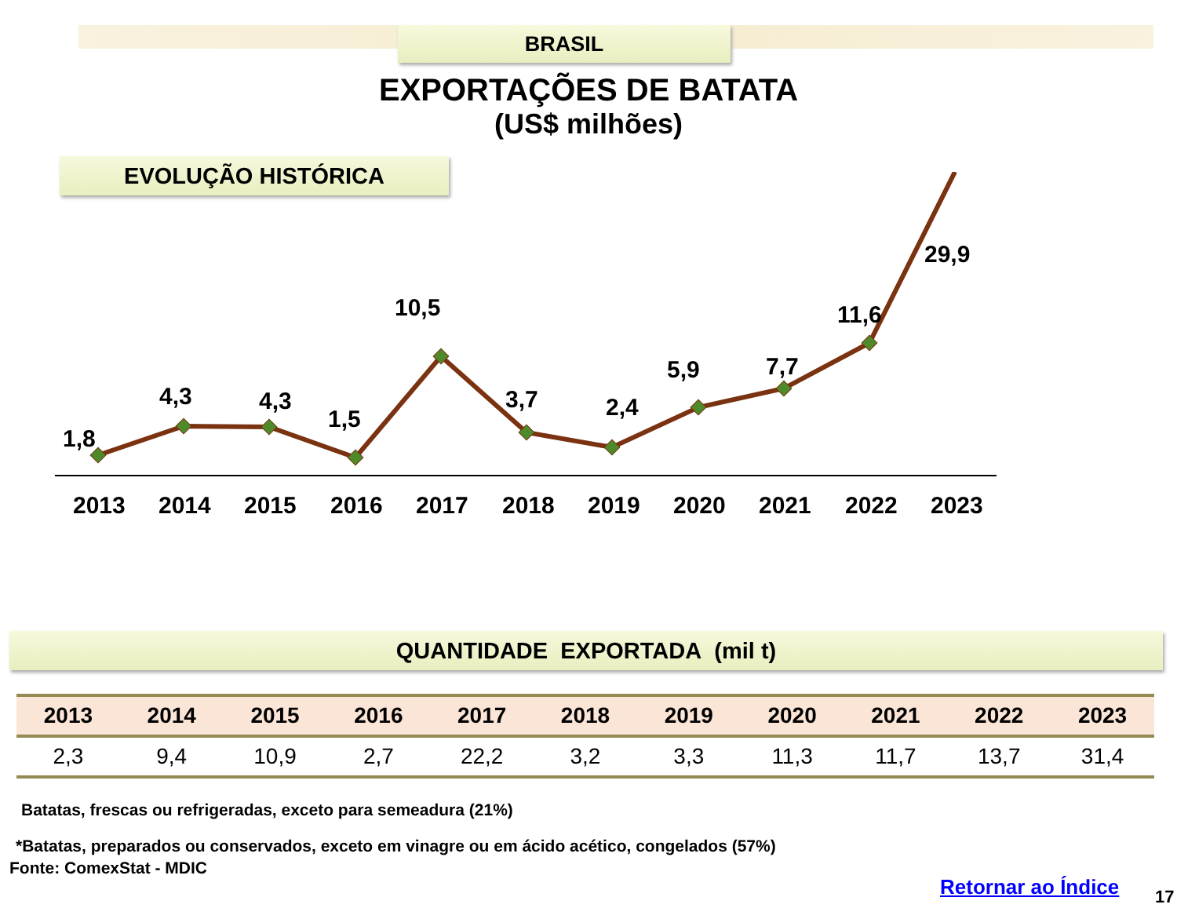BRASIL
EXPORTAÇÕES DE BATATA
(US$ milhões)
EVOLUÇÃO HISTÓRICA
1,8
4,3
4,3
1,5
10,5
3,7
2,4
5,9
7,7
11,6
2013
2014
2015
2016
2017
2018
2019
2020
2021
2022
2023
29,9
QUANTIDADE EXPORTADA (mil t)
| 2013 | 2014 | 2015 | 2016 | 2017 | 2018 | 2019 | 2020 | 2021 | 2022 | 2023 |
| --- | --- | --- | --- | --- | --- | --- | --- | --- | --- | --- |
| 2,3 | 9,4 | 10,9 | 2,7 | 22,2 | 3,2 | 3,3 | 11,3 | 11,7 | 13,7 | 31,4 |
Batatas, frescas ou refrigeradas, exceto para semeadura (21%)
*Batatas, preparados ou conservados, exceto em vinagre ou em ácido acético, congelados (57%)
Fonte: ComexStat - MDIC
Retornar ao Índice 17